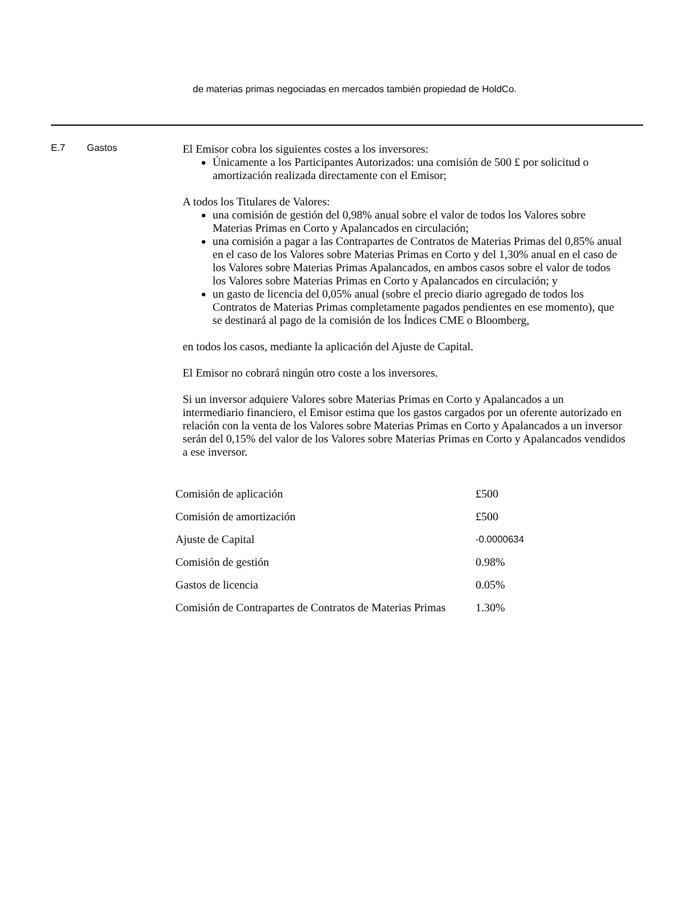de materias primas negociadas en mercados también propiedad de HoldCo.
E.7 Gastos
El Emisor cobra los siguientes costes a los inversores:
Únicamente a los Participantes Autorizados: una comisión de 500 £ por solicitud o amortización realizada directamente con el Emisor;
A todos los Titulares de Valores:
una comisión de gestión del 0,98% anual sobre el valor de todos los Valores sobre Materias Primas en Corto y Apalancados en circulación;
una comisión a pagar a las Contrapartes de Contratos de Materias Primas del 0,85% anual en el caso de los Valores sobre Materias Primas en Corto y del 1,30% anual en el caso de los Valores sobre Materias Primas Apalancados, en ambos casos sobre el valor de todos los Valores sobre Materias Primas en Corto y Apalancados en circulación; y
un gasto de licencia del 0,05% anual (sobre el precio diario agregado de todos los Contratos de Materias Primas completamente pagados pendientes en ese momento), que se destinará al pago de la comisión de los Índices CME o Bloomberg,
en todos los casos, mediante la aplicación del Ajuste de Capital.
El Emisor no cobrará ningún otro coste a los inversores.
Si un inversor adquiere Valores sobre Materias Primas en Corto y Apalancados a un intermediario financiero, el Emisor estima que los gastos cargados por un oferente autorizado en relación con la venta de los Valores sobre Materias Primas en Corto y Apalancados a un inversor serán del 0,15% del valor de los Valores sobre Materias Primas en Corto y Apalancados vendidos a ese inversor.
| Comisión de aplicación | £500 |
| Comisión de amortización | £500 |
| Ajuste de Capital | -0.0000634 |
| Comisión de gestión | 0.98% |
| Gastos de licencia | 0.05% |
| Comisión de Contrapartes de Contratos de Materias Primas | 1.30% |